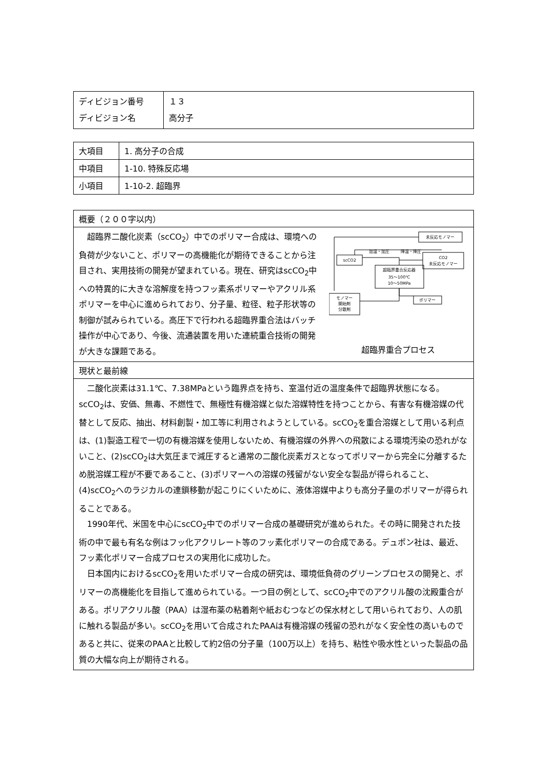| ディビジョン番号 ディビジョン名 | １３ 高分子 |
| 大項目 | 1. 高分子の合成 |
| 中項目 | 1-10. 特殊反応場 |
| 小項目 | 1-10-2. 超臨界 |
| 概要（２００字以内） |
| 未反応モノマー scCO2 CO2 未反応モノマー 超臨界重合反応器 35～100℃ 10～50MPa モノマー 開始剤 分散剤 ポリマー 加温・加圧 降温・降圧 超臨界重合プロセス 超臨界二酸化炭素（scCO<sub>2</sub>）中でのポリマー合成は、環境への負荷が少ないこと、ポリマーの高機能化が期待できることから注目され、実用技術の開発が望まれている。現在、研究はscCO<sub>2</sub>中への特異的に大きな溶解度を持つフッ素系ポリマーやアクリル系ポリマーを中心に進められており、分子量、粒径、粒子形状等の制御が試みられている。高圧下で行われる超臨界重合法はバッチ操作が中心であり、今後、流通装置を用いた連続重合技術の開発が大きな課題である。 |
| 現状と最前線 |
| 二酸化炭素は31.1℃、7.38MPaという臨界点を持ち、室温付近の温度条件で超臨界状態になる。scCO<sub>2</sub>は、安価、無毒、不燃性で、無極性有機溶媒と似た溶媒特性を持つことから、有害な有機溶媒の代替として反応、抽出、材料創製・加工等に利用されようとしている。scCO<sub>2</sub>を重合溶媒として用いる利点は、(1)製造工程で一切の有機溶媒を使用しないため、有機溶媒の外界への飛散による環境汚染の恐れがないこと、(2)scCO<sub>2</sub>は大気圧まで減圧すると通常の二酸化炭素ガスとなってポリマーから完全に分離するため脱溶媒工程が不要であること、(3)ポリマーへの溶媒の残留がない安全な製品が得られること、(4)scCO<sub>2</sub>へのラジカルの連鎖移動が起こりにくいために、液体溶媒中よりも高分子量のポリマーが得られることである。 1990年代、米国を中心にscCO<sub>2</sub>中でのポリマー合成の基礎研究が進められた。その時に開発された技術の中で最も有名な例はフッ化アクリレート等のフッ素化ポリマーの合成である。デュポン社は、最近、フッ素化ポリマー合成プロセスの実用化に成功した。 日本国内におけるscCO<sub>2</sub>を用いたポリマー合成の研究は、環境低負荷のグリーンプロセスの開発と、ポリマーの高機能化を目指して進められている。一つ目の例として、scCO<sub>2</sub>中でのアクリル酸の沈殿重合がある。ポリアクリル酸（PAA）は湿布薬の粘着剤や紙おむつなどの保水材として用いられており、人の肌に触れる製品が多い。scCO<sub>2</sub>を用いて合成されたPAAは有機溶媒の残留の恐れがなく安全性の高いものであると共に、従来のPAAと比較して約2倍の分子量（100万以上）を持ち、粘性や吸水性といった製品の品質の大幅な向上が期待される。 |